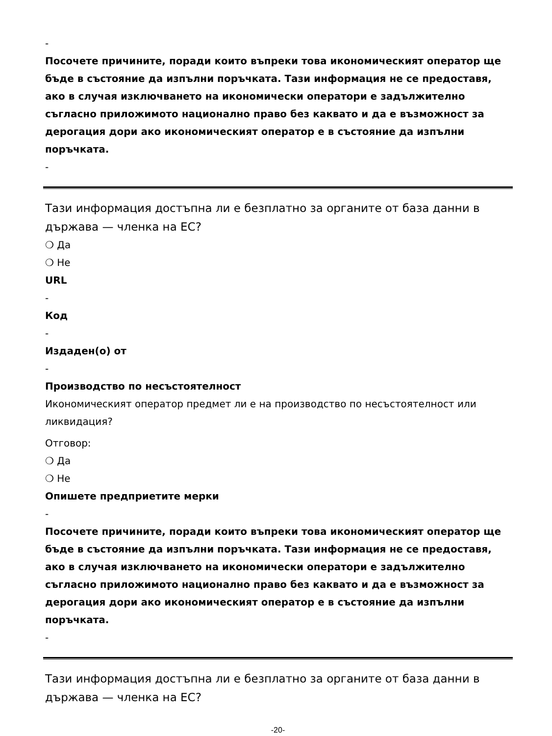-
Посочете причините, поради които въпреки това икономическият оператор ще бъде в състояние да изпълни поръчката. Тази информация не се предоставя, ако в случая изключването на икономически оператори е задължително съгласно приложимото национално право без каквато и да е възможност за дерогация дори ако икономическият оператор е в състояние да изпълни поръчката.
-
Тази информация достъпна ли е безплатно за органите от база данни в държава — членка на ЕС?
❍ Да
❍ Не
URL
-
Код
-
Издаден(о) от
-
Производство по несъстоятелност
Икономическият оператор предмет ли е на производство по несъстоятелност или ликвидация?
Отговор:
❍ Да
❍ Не
Опишете предприетите мерки
-
Посочете причините, поради които въпреки това икономическият оператор ще бъде в състояние да изпълни поръчката. Тази информация не се предоставя, ако в случая изключването на икономически оператори е задължително съгласно приложимото национално право без каквато и да е възможност за дерогация дори ако икономическият оператор е в състояние да изпълни поръчката.
-
Тази информация достъпна ли е безплатно за органите от база данни в държава — членка на ЕС?
-20-